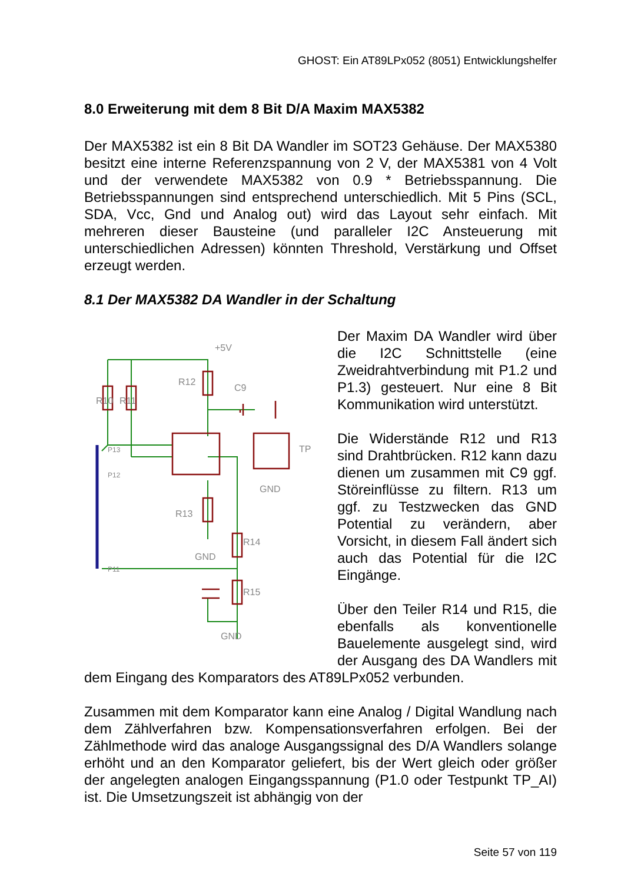GHOST: Ein AT89LPx052 (8051) Entwicklungshelfer
8.0 Erweiterung mit dem 8 Bit D/A Maxim MAX5382
Der MAX5382 ist ein 8 Bit DA Wandler im SOT23 Gehäuse. Der MAX5380 besitzt eine interne Referenzspannung von 2 V, der MAX5381 von 4 Volt und der verwendete MAX5382 von 0.9 * Betriebsspannung. Die Betriebsspannungen sind entsprechend unterschiedlich. Mit 5 Pins (SCL, SDA, Vcc, Gnd und Analog out) wird das Layout sehr einfach. Mit mehreren dieser Bausteine (und paralleler I2C Ansteuerung mit unterschiedlichen Adressen) könnten Threshold, Verstärkung und Offset erzeugt werden.
8.1 Der MAX5382 DA Wandler in der Schaltung
+5V
R12
C9
R10
R11
R13
R14
R15
GND
GND
GND
TP
P13
P12
P11
Der Maxim DA Wandler wird über die I2C Schnittstelle (eine Zweidrahtverbindung mit P1.2 und P1.3) gesteuert. Nur eine 8 Bit Kommunikation wird unterstützt.
Die Widerstände R12 und R13 sind Drahtbrücken. R12 kann dazu dienen um zusammen mit C9 ggf. Störeinflüsse zu filtern. R13 um ggf. zu Testzwecken das GND Potential zu verändern, aber Vorsicht, in diesem Fall ändert sich auch das Potential für die I2C Eingänge.
Über den Teiler R14 und R15, die ebenfalls als konventionelle Bauelemente ausgelegt sind, wird der Ausgang des DA Wandlers mit dem Eingang des Komparators des AT89LPx052 verbunden.
Zusammen mit dem Komparator kann eine Analog / Digital Wandlung nach dem Zählverfahren bzw. Kompensationsverfahren erfolgen. Bei der Zählmethode wird das analoge Ausgangssignal des D/A Wandlers solange erhöht und an den Komparator geliefert, bis der Wert gleich oder größer der angelegten analogen Eingangsspannung (P1.0 oder Testpunkt TP_AI) ist. Die Umsetzungszeit ist abhängig von der
Seite 57 von 119